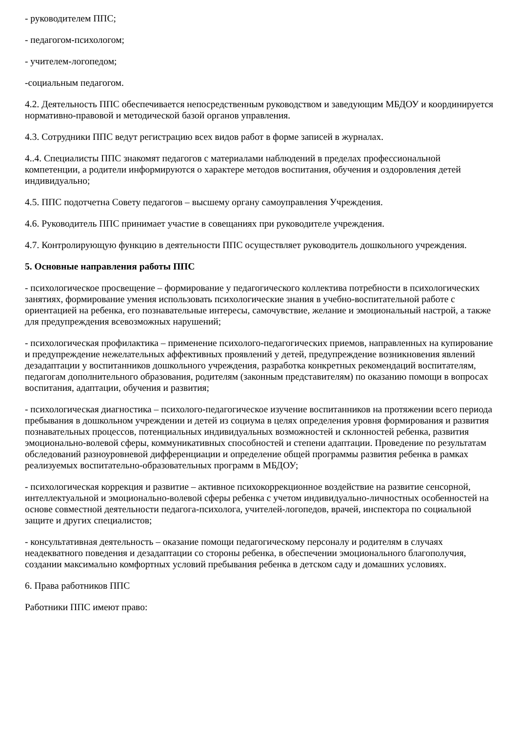- руководителем ППС;
- педагогом-психологом;
- учителем-логопедом;
-социальным педагогом.
4.2. Деятельность ППС обеспечивается непосредственным руководством и заведующим МБДОУ и координируется нормативно-правовой и методической базой органов управления.
4.3. Сотрудники ППС ведут регистрацию всех видов работ в форме записей в журналах.
4..4. Специалисты ППС знакомят педагогов с материалами наблюдений в пределах профессиональной компетенции, а родители информируются о характере методов воспитания, обучения и оздоровления детей индивидуально;
4.5. ППС подотчетна Совету педагогов – высшему органу самоуправления Учреждения.
4.6. Руководитель ППС принимает участие в совещаниях при руководителе учреждения.
4.7. Контролирующую функцию в деятельности ППС осуществляет руководитель дошкольного учреждения.
5. Основные направления работы ППС
- психологическое просвещение – формирование у педагогического коллектива потребности в психологических занятиях, формирование умения использовать психологические знания в учебно-воспитательной работе с ориентацией на ребенка, его познавательные интересы, самочувствие, желание и эмоциональный настрой, а также для предупреждения всевозможных нарушений;
- психологическая профилактика – применение психолого-педагогических приемов, направленных на купирование и предупреждение нежелательных аффективных проявлений у детей, предупреждение возникновения явлений дезадаптации у воспитанников дошкольного учреждения, разработка конкретных рекомендаций воспитателям, педагогам дополнительного образования, родителям (законным представителям) по оказанию помощи в вопросах воспитания, адаптации, обучения и развития;
- психологическая диагностика – психолого-педагогическое изучение воспитанников на протяжении всего периода пребывания в дошкольном учреждении и детей из социума в целях определения уровня формирования и развития познавательных процессов, потенциальных индивидуальных возможностей и склонностей ребенка, развития эмоционально-волевой сферы, коммуникативных способностей и степени адаптации. Проведение по результатам обследований разноуровневой дифференциации и определение общей программы развития ребенка в рамках реализуемых воспитательно-образовательных программ в МБДОУ;
- психологическая коррекция и развитие – активное психокоррекционное воздействие на развитие сенсорной, интеллектуальной и эмоционально-волевой сферы ребенка с учетом индивидуально-личностных особенностей на основе совместной деятельности педагога-психолога, учителей-логопедов, врачей, инспектора по социальной защите и других специалистов;
- консультативная деятельность – оказание помощи педагогическому персоналу и родителям в случаях неадекватного поведения и дезадаптации со стороны ребенка, в обеспечении эмоционального благополучия, создании максимально комфортных условий пребывания ребенка в детском саду и домашних условиях.
6. Права работников ППС
Работники ППС имеют право: